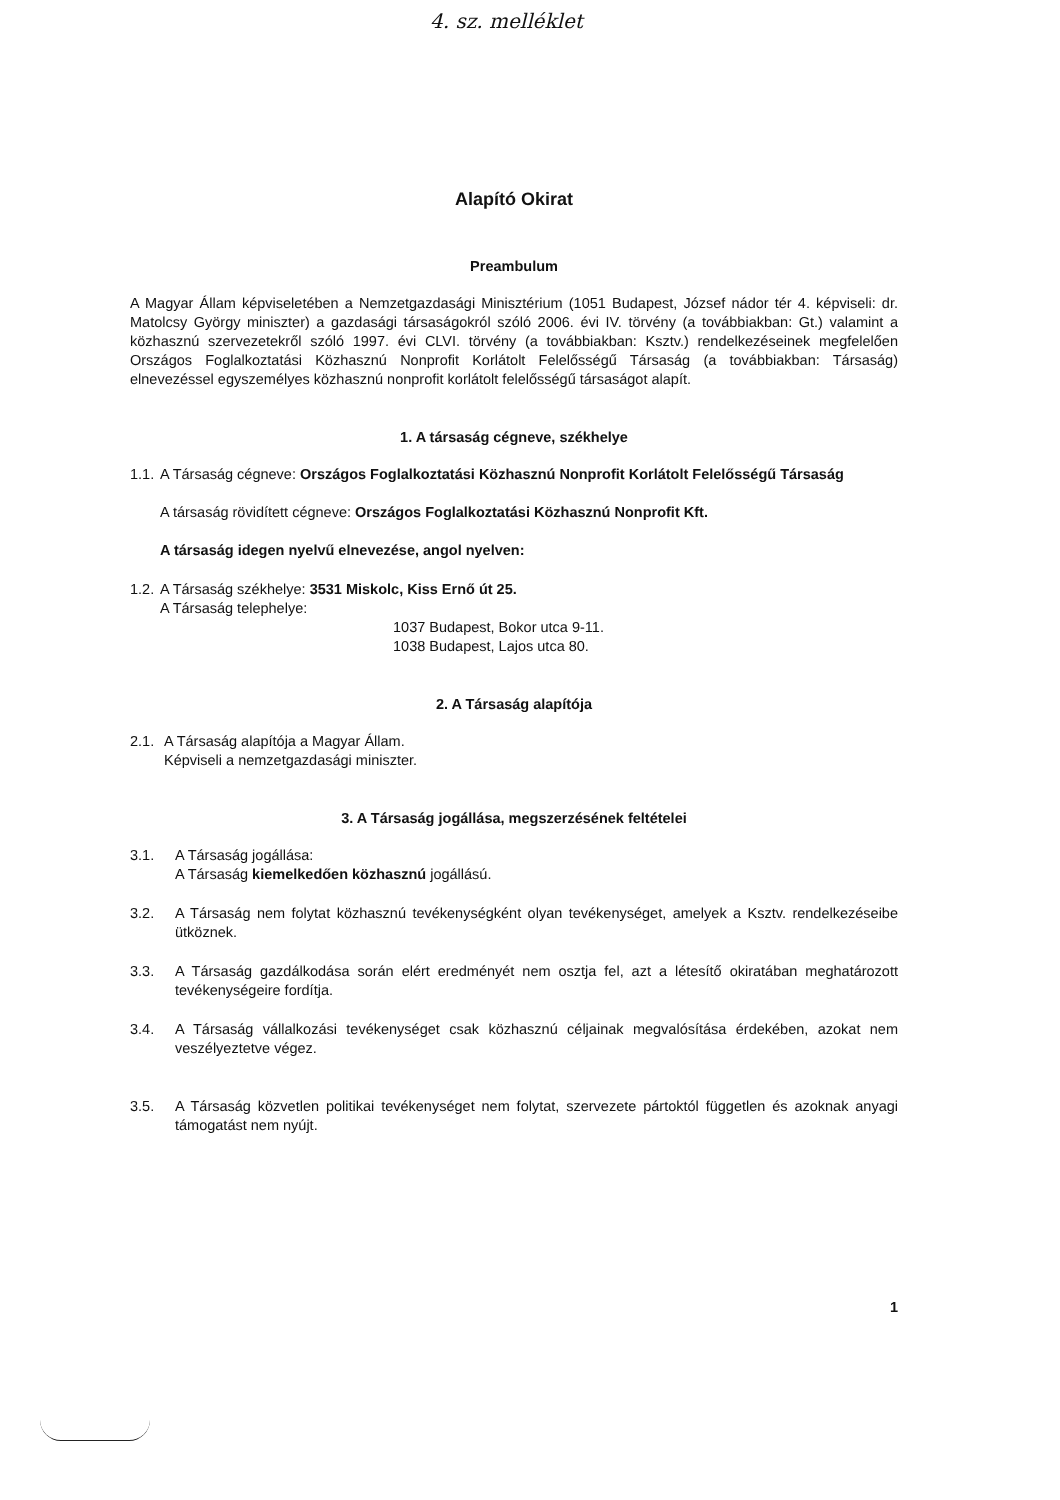4. sz. melléklet
Alapító Okirat
Preambulum
A Magyar Állam képviseletében a Nemzetgazdasági Minisztérium (1051 Budapest, József nádor tér 4. képviseli: dr. Matolcsy György miniszter) a gazdasági társaságokról szóló 2006. évi IV. törvény (a továbbiakban: Gt.) valamint a közhasznú szervezetekről szóló 1997. évi CLVI. törvény (a továbbiakban: Ksztv.) rendelkezéseinek megfelelően Országos Foglalkoztatási Közhasznú Nonprofit Korlátolt Felelősségű Társaság (a továbbiakban: Társaság) elnevezéssel egyszemélyes közhasznú nonprofit korlátolt felelősségű társaságot alapít.
1. A társaság cégneve, székhelye
1.1.
A Társaság cégneve: Országos Foglalkoztatási Közhasznú Nonprofit Korlátolt Felelősségű Társaság
A társaság rövidített cégneve: Országos Foglalkoztatási Közhasznú Nonprofit Kft.
A társaság idegen nyelvű elnevezése, angol nyelven:
1.2.
A Társaság székhelye: 3531 Miskolc, Kiss Ernő út 25.
A Társaság telephelye:
1037 Budapest, Bokor utca 9-11.
1038 Budapest, Lajos utca 80.
2. A Társaság alapítója
2.1.
A Társaság alapítója a Magyar Állam.
Képviseli a nemzetgazdasági miniszter.
3. A Társaság jogállása, megszerzésének feltételei
3.1. A Társaság jogállása:
A Társaság kiemelkedően közhasznú jogállású.
3.2. A Társaság nem folytat közhasznú tevékenységként olyan tevékenységet, amelyek a Ksztv. rendelkezéseibe ütköznek.
3.3. A Társaság gazdálkodása során elért eredményét nem osztja fel, azt a létesítő okiratában meghatározott tevékenységeire fordítja.
3.4. A Társaság vállalkozási tevékenységet csak közhasznú céljainak megvalósítása érdekében, azokat nem veszélyeztetve végez.
3.5. A Társaság közvetlen politikai tevékenységet nem folytat, szervezete pártoktól független és azoknak anyagi támogatást nem nyújt.
1